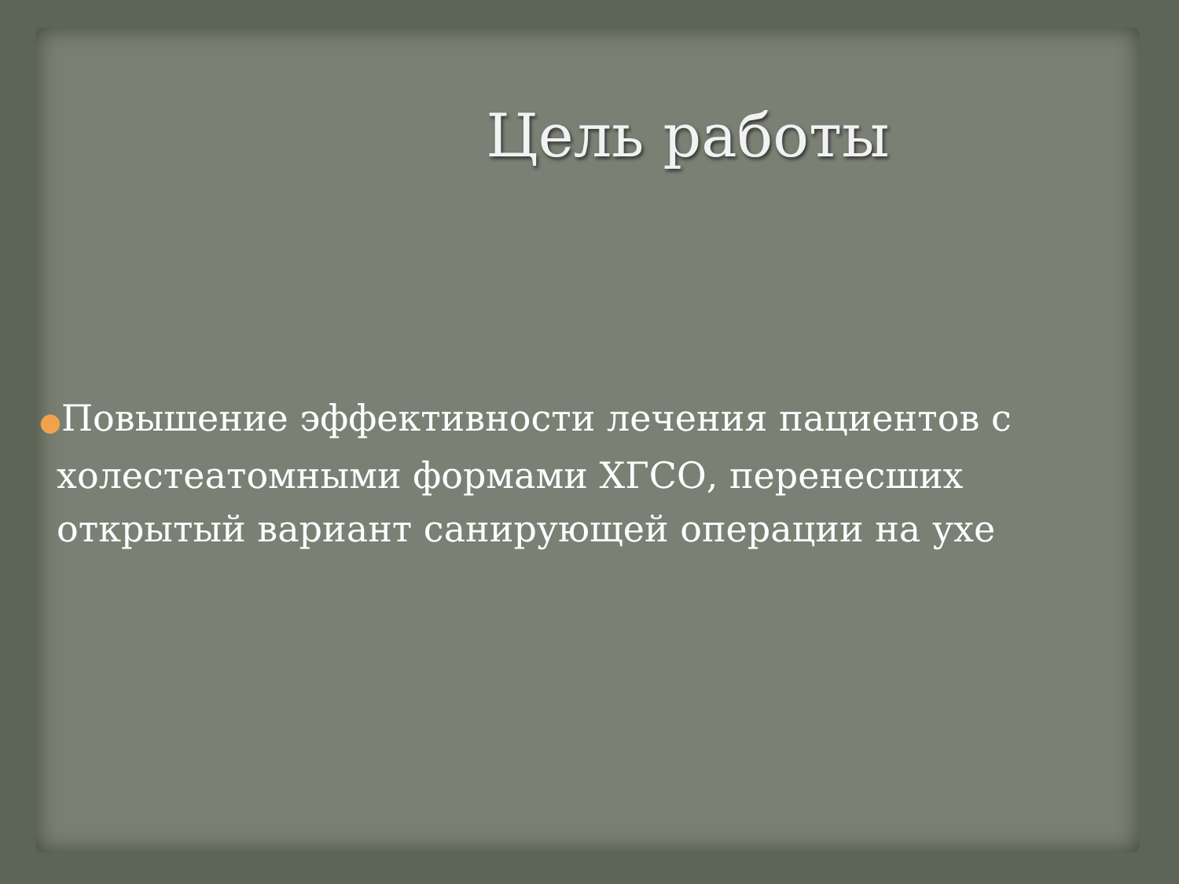Цель работы
●Повышение эффективности лечения пациентов с холестеатомными формами ХГСО, перенесших открытый вариант санирующей операции на ухе